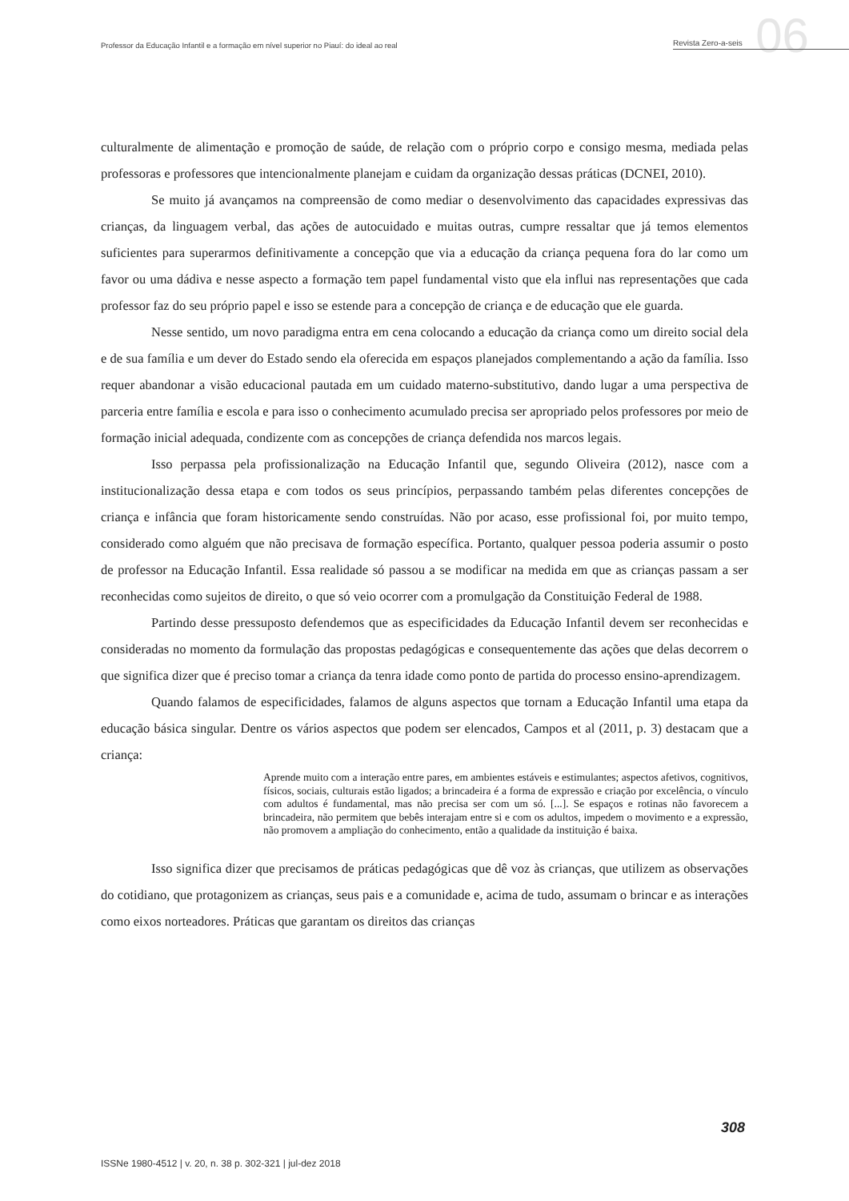Professor da Educação Infantil e a formação em nível superior no Piauí: do ideal ao real
Revista Zero-a-seis
06
culturalmente de alimentação e promoção de saúde, de relação com o próprio corpo e consigo mesma, mediada pelas professoras e professores que intencionalmente planejam e cuidam da organização dessas práticas (DCNEI, 2010).
Se muito já avançamos na compreensão de como mediar o desenvolvimento das capacidades expressivas das crianças, da linguagem verbal, das ações de autocuidado e muitas outras, cumpre ressaltar que já temos elementos suficientes para superarmos definitivamente a concepção que via a educação da criança pequena fora do lar como um favor ou uma dádiva e nesse aspecto a formação tem papel fundamental visto que ela influi nas representações que cada professor faz do seu próprio papel e isso se estende para a concepção de criança e de educação que ele guarda.
Nesse sentido, um novo paradigma entra em cena colocando a educação da criança como um direito social dela e de sua família e um dever do Estado sendo ela oferecida em espaços planejados complementando a ação da família. Isso requer abandonar a visão educacional pautada em um cuidado materno-substitutivo, dando lugar a uma perspectiva de parceria entre família e escola e para isso o conhecimento acumulado precisa ser apropriado pelos professores por meio de formação inicial adequada, condizente com as concepções de criança defendida nos marcos legais.
Isso perpassa pela profissionalização na Educação Infantil que, segundo Oliveira (2012), nasce com a institucionalização dessa etapa e com todos os seus princípios, perpassando também pelas diferentes concepções de criança e infância que foram historicamente sendo construídas. Não por acaso, esse profissional foi, por muito tempo, considerado como alguém que não precisava de formação específica. Portanto, qualquer pessoa poderia assumir o posto de professor na Educação Infantil. Essa realidade só passou a se modificar na medida em que as crianças passam a ser reconhecidas como sujeitos de direito, o que só veio ocorrer com a promulgação da Constituição Federal de 1988.
Partindo desse pressuposto defendemos que as especificidades da Educação Infantil devem ser reconhecidas e consideradas no momento da formulação das propostas pedagógicas e consequentemente das ações que delas decorrem o que significa dizer que é preciso tomar a criança da tenra idade como ponto de partida do processo ensino-aprendizagem.
Quando falamos de especificidades, falamos de alguns aspectos que tornam a Educação Infantil uma etapa da educação básica singular. Dentre os vários aspectos que podem ser elencados, Campos et al (2011, p. 3) destacam que a criança:
Aprende muito com a interação entre pares, em ambientes estáveis e estimulantes; aspectos afetivos, cognitivos, físicos, sociais, culturais estão ligados; a brincadeira é a forma de expressão e criação por excelência, o vínculo com adultos é fundamental, mas não precisa ser com um só. [...]. Se espaços e rotinas não favorecem a brincadeira, não permitem que bebês interajam entre si e com os adultos, impedem o movimento e a expressão, não promovem a ampliação do conhecimento, então a qualidade da instituição é baixa.
Isso significa dizer que precisamos de práticas pedagógicas que dê voz às crianças, que utilizem as observações do cotidiano, que protagonizem as crianças, seus pais e a comunidade e, acima de tudo, assumam o brincar e as interações como eixos norteadores. Práticas que garantam os direitos das crianças
308
ISSNe 1980-4512 | v. 20, n. 38 p. 302-321 | jul-dez 2018